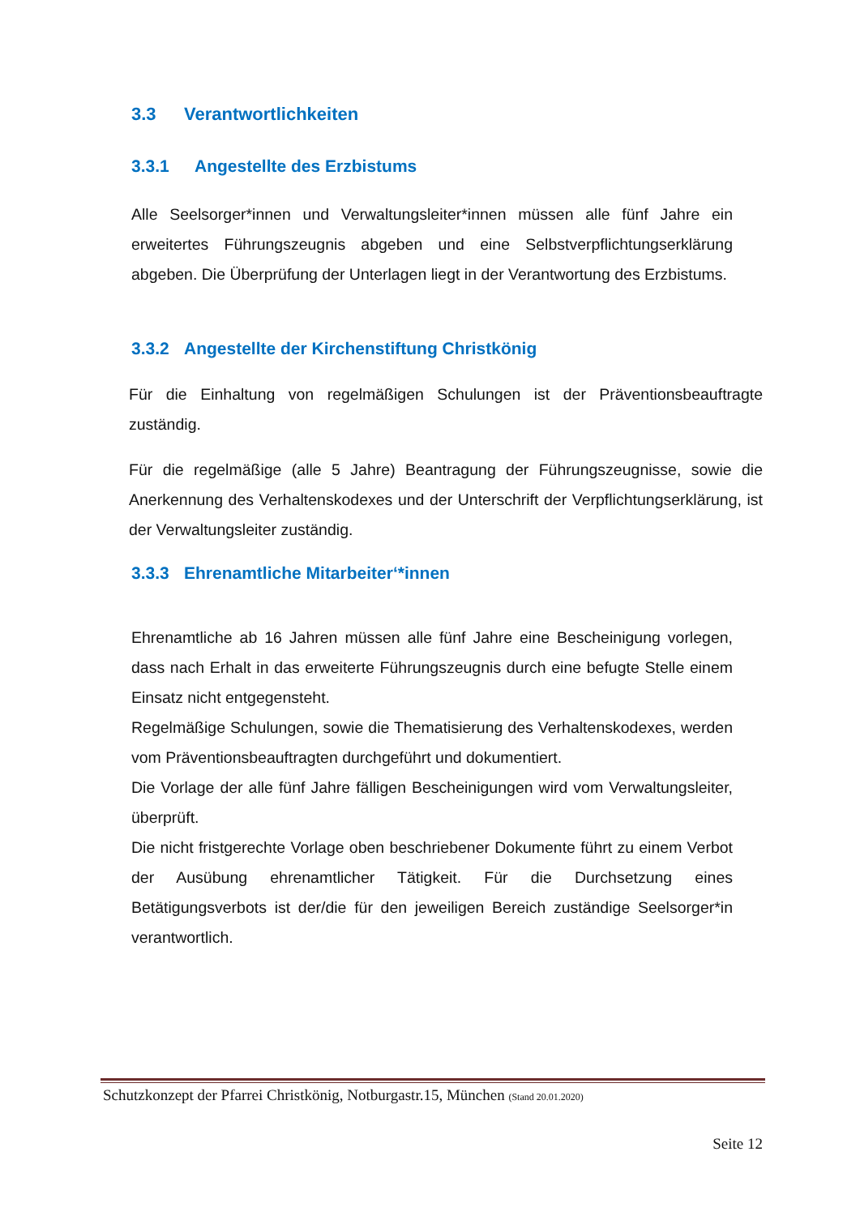3.3 Verantwortlichkeiten
3.3.1 Angestellte des Erzbistums
Alle Seelsorger*innen und Verwaltungsleiter*innen müssen alle fünf Jahre ein erweitertes Führungszeugnis abgeben und eine Selbstverpflichtungserklärung abgeben. Die Überprüfung der Unterlagen liegt in der Verantwortung des Erzbistums.
3.3.2 Angestellte der Kirchenstiftung Christkönig
Für die Einhaltung von regelmäßigen Schulungen ist der Präventionsbeauftragte zuständig.
Für die regelmäßige (alle 5 Jahre) Beantragung der Führungszeugnisse, sowie die Anerkennung des Verhaltenskodexes und der Unterschrift der Verpflichtungserklärung, ist der Verwaltungsleiter zuständig.
3.3.3 Ehrenamtliche Mitarbeiter‘*innen
Ehrenamtliche ab 16 Jahren müssen alle fünf Jahre eine Bescheinigung vorlegen, dass nach Erhalt in das erweiterte Führungszeugnis durch eine befugte Stelle einem Einsatz nicht entgegensteht.
Regelmäßige Schulungen, sowie die Thematisierung des Verhaltenskodexes, werden vom Präventionsbeauftragten durchgeführt und dokumentiert.
Die Vorlage der alle fünf Jahre fälligen Bescheinigungen wird vom Verwaltungsleiter, überprüft.
Die nicht fristgerechte Vorlage oben beschriebener Dokumente führt zu einem Verbot der Ausübung ehrenamtlicher Tätigkeit. Für die Durchsetzung eines Betätigungsverbots ist der/die für den jeweiligen Bereich zuständige Seelsorger*in verantwortlich.
Schutzkonzept der Pfarrei Christkönig, Notburgastr.15, München (Stand 20.01.2020)
Seite 12